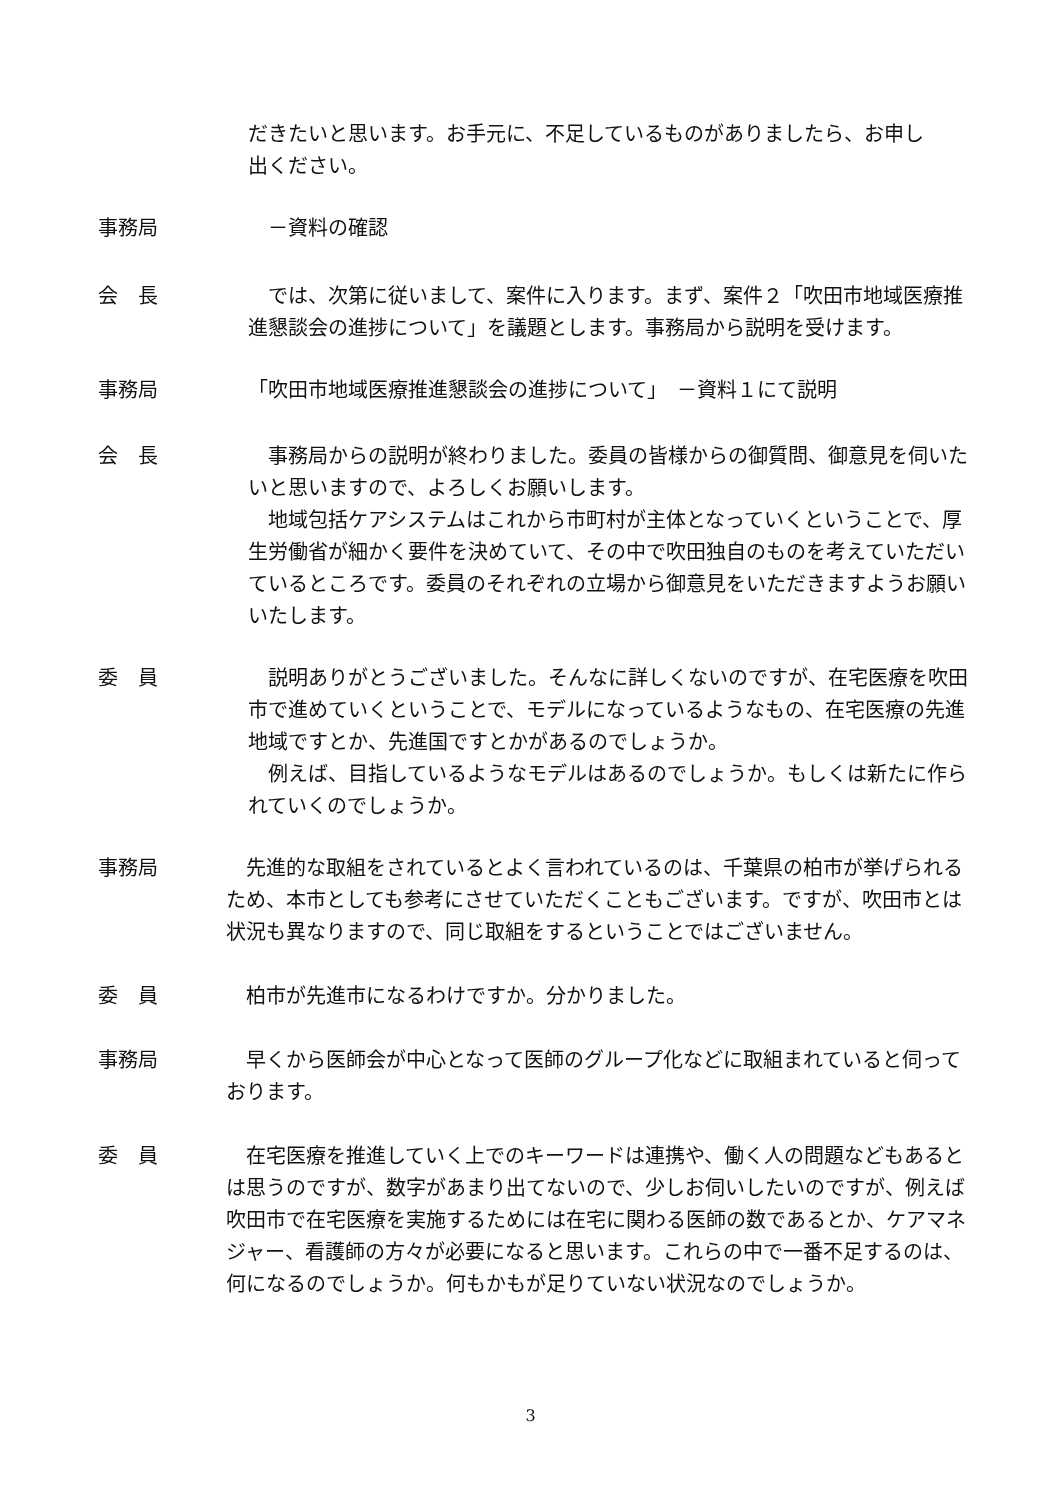だきたいと思います。お手元に、不足しているものがありましたら、お申し
出ください。
事務局 　－資料の確認
会　長 　では、次第に従いまして、案件に入ります。まず、案件２「吹田市地域医療推進懇談会の進捗について」を議題とします。事務局から説明を受けます。
事務局 「吹田市地域医療推進懇談会の進捗について」　－資料１にて説明
会　長 　事務局からの説明が終わりました。委員の皆様からの御質問、御意見を伺いたいと思いますので、よろしくお願いします。
　地域包括ケアシステムはこれから市町村が主体となっていくということで、厚生労働省が細かく要件を決めていて、その中で吹田独自のものを考えていただいているところです。委員のそれぞれの立場から御意見をいただきますようお願いいたします。
委　員 　説明ありがとうございました。そんなに詳しくないのですが、在宅医療を吹田市で進めていくということで、モデルになっているようなもの、在宅医療の先進地域ですとか、先進国ですとかがあるのでしょうか。
　例えば、目指しているようなモデルはあるのでしょうか。もしくは新たに作られていくのでしょうか。
事務局 　先進的な取組をされているとよく言われているのは、千葉県の柏市が挙げられるため、本市としても参考にさせていただくこともございます。ですが、吹田市とは状況も異なりますので、同じ取組をするということではございません。
委　員 　柏市が先進市になるわけですか。分かりました。
事務局 　早くから医師会が中心となって医師のグループ化などに取組まれていると伺っております。
委　員 　在宅医療を推進していく上でのキーワードは連携や、働く人の問題などもあるとは思うのですが、数字があまり出てないので、少しお伺いしたいのですが、例えば吹田市で在宅医療を実施するためには在宅に関わる医師の数であるとか、ケアマネジャー、看護師の方々が必要になると思います。これらの中で一番不足するのは、何になるのでしょうか。何もかもが足りていない状況なのでしょうか。
3